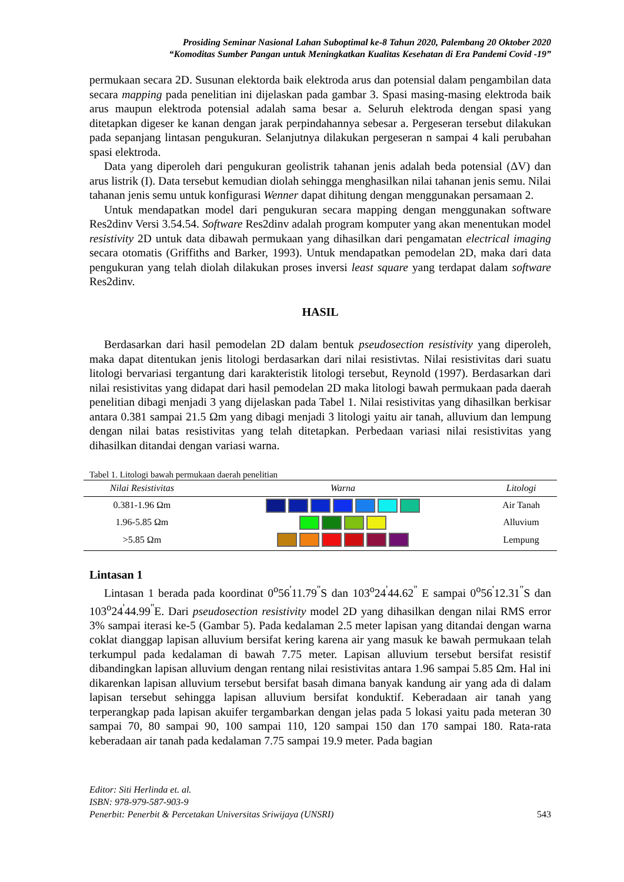Prosiding Seminar Nasional Lahan Suboptimal ke-8 Tahun 2020, Palembang 20 Oktober 2020
“Komoditas Sumber Pangan untuk Meningkatkan Kualitas Kesehatan di Era Pandemi Covid -19”
permukaan secara 2D. Susunan elektorda baik elektroda arus dan potensial dalam pengambilan data secara mapping pada penelitian ini dijelaskan pada gambar 3. Spasi masing-masing elektroda baik arus maupun elektroda potensial adalah sama besar a. Seluruh elektroda dengan spasi yang ditetapkan digeser ke kanan dengan jarak perpindahannya sebesar a. Pergeseran tersebut dilakukan pada sepanjang lintasan pengukuran. Selanjutnya dilakukan pergeseran n sampai 4 kali perubahan spasi elektroda.
Data yang diperoleh dari pengukuran geolistrik tahanan jenis adalah beda potensial (ΔV) dan arus listrik (I). Data tersebut kemudian diolah sehingga menghasilkan nilai tahanan jenis semu. Nilai tahanan jenis semu untuk konfigurasi Wenner dapat dihitung dengan menggunakan persamaan 2.
Untuk mendapatkan model dari pengukuran secara mapping dengan menggunakan software Res2dinv Versi 3.54.54. Software Res2dinv adalah program komputer yang akan menentukan model resistivity 2D untuk data dibawah permukaan yang dihasilkan dari pengamatan electrical imaging secara otomatis (Griffiths and Barker, 1993). Untuk mendapatkan pemodelan 2D, maka dari data pengukuran yang telah diolah dilakukan proses inversi least square yang terdapat dalam software Res2dinv.
HASIL
Berdasarkan dari hasil pemodelan 2D dalam bentuk pseudosection resistivity yang diperoleh, maka dapat ditentukan jenis litologi berdasarkan dari nilai resistivtas. Nilai resistivitas dari suatu litologi bervariasi tergantung dari karakteristik litologi tersebut, Reynold (1997). Berdasarkan dari nilai resistivitas yang didapat dari hasil pemodelan 2D maka litologi bawah permukaan pada daerah penelitian dibagi menjadi 3 yang dijelaskan pada Tabel 1. Nilai resistivitas yang dihasilkan berkisar antara 0.381 sampai 21.5 Ωm yang dibagi menjadi 3 litologi yaitu air tanah, alluvium dan lempung dengan nilai batas resistivitas yang telah ditetapkan. Perbedaan variasi nilai resistivitas yang dihasilkan ditandai dengan variasi warna.
Tabel 1. Litologi bawah permukaan daerah penelitian
| Nilai Resistivitas | Warna | Litologi |
| --- | --- | --- |
| 0.381-1.96 Ωm | | Air Tanah |
| 1.96-5.85 Ωm | | Alluvium |
| >5.85 Ωm | | Lempung |
Lintasan 1
Lintasan 1 berada pada koordinat 0<sup>o</sup>56<sup>'</sup>11.79<sup>"</sup>S dan 103<sup>o</sup>24<sup>'</sup>44.62<sup>"</sup> E sampai 0<sup>o</sup>56<sup>'</sup>12.31<sup>"</sup>S dan 103<sup>o</sup>24<sup>'</sup>44.99<sup>"</sup>E. Dari pseudosection resistivity model 2D yang dihasilkan dengan nilai RMS error 3% sampai iterasi ke-5 (Gambar 5). Pada kedalaman 2.5 meter lapisan yang ditandai dengan warna coklat dianggap lapisan alluvium bersifat kering karena air yang masuk ke bawah permukaan telah terkumpul pada kedalaman di bawah 7.75 meter. Lapisan alluvium tersebut bersifat resistif dibandingkan lapisan alluvium dengan rentang nilai resistivitas antara 1.96 sampai 5.85 Ωm. Hal ini dikarenkan lapisan alluvium tersebut bersifat basah dimana banyak kandung air yang ada di dalam lapisan tersebut sehingga lapisan alluvium bersifat konduktif. Keberadaan air tanah yang terperangkap pada lapisan akuifer tergambarkan dengan jelas pada 5 lokasi yaitu pada meteran 30 sampai 70, 80 sampai 90, 100 sampai 110, 120 sampai 150 dan 170 sampai 180. Rata-rata keberadaan air tanah pada kedalaman 7.75 sampai 19.9 meter. Pada bagian
Editor: Siti Herlinda et. al.
ISBN: 978-979-587-903-9
Penerbit: Penerbit & Percetakan Universitas Sriwijaya (UNSRI) 543